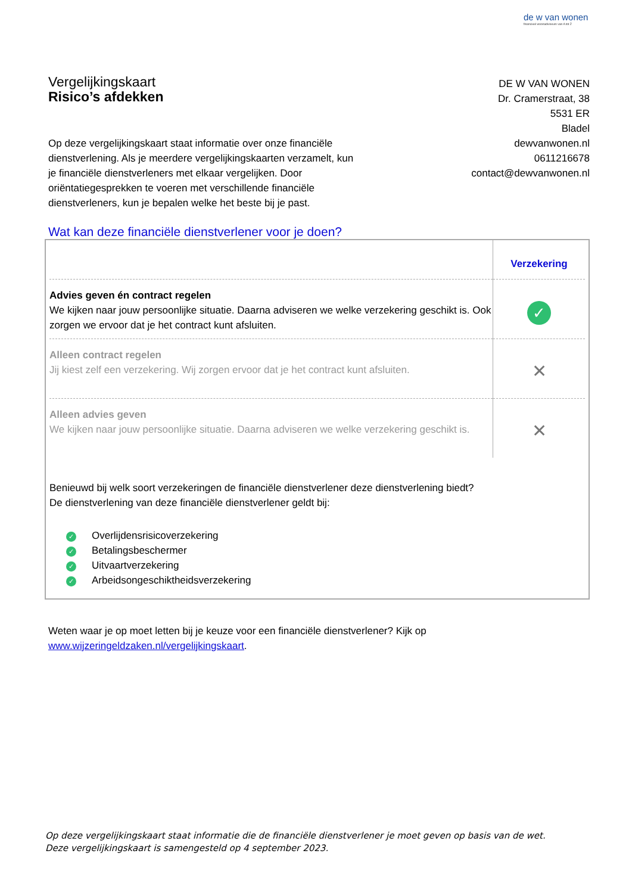de w van wonen
financieel woonadviseurs van A tot Z
Vergelijkingskaart
Risico’s afdekken
DE W VAN WONEN
Dr. Cramerstraat, 38
5531 ER
Bladel
dewvanwonen.nl
0611216678
contact@dewvanwonen.nl
Op deze vergelijkingskaart staat informatie over onze financiële dienstverlening. Als je meerdere vergelijkingskaarten verzamelt, kun je financiële dienstverleners met elkaar vergelijken. Door oriëntatiegesprekken te voeren met verschillende financiële dienstverleners, kun je bepalen welke het beste bij je past.
Wat kan deze financiële dienstverlener voor je doen?
| | Verzekering |
| Advies geven én contract regelen We kijken naar jouw persoonlijke situatie. Daarna adviseren we welke verzekering geschikt is. Ook zorgen we ervoor dat je het contract kunt afsluiten. | ✓ |
| Alleen contract regelen Jij kiest zelf een verzekering. Wij zorgen ervoor dat je het contract kunt afsluiten. | ✕ |
| Alleen advies geven We kijken naar jouw persoonlijke situatie. Daarna adviseren we welke verzekering geschikt is. | ✕ |
Benieuwd bij welk soort verzekeringen de financiële dienstverlener deze dienstverlening biedt?
De dienstverlening van deze financiële dienstverlener geldt bij:
✓ Overlijdensrisicoverzekering
✓ Betalingsbeschermer
✓ Uitvaartverzekering
✓ Arbeidsongeschiktheidsverzekering
Weten waar je op moet letten bij je keuze voor een financiële dienstverlener? Kijk op
www.wijzeringeldzaken.nl/vergelijkingskaart.
Op deze vergelijkingskaart staat informatie die de financiële dienstverlener je moet geven op basis van de wet. Deze vergelijkingskaart is samengesteld op 4 september 2023.